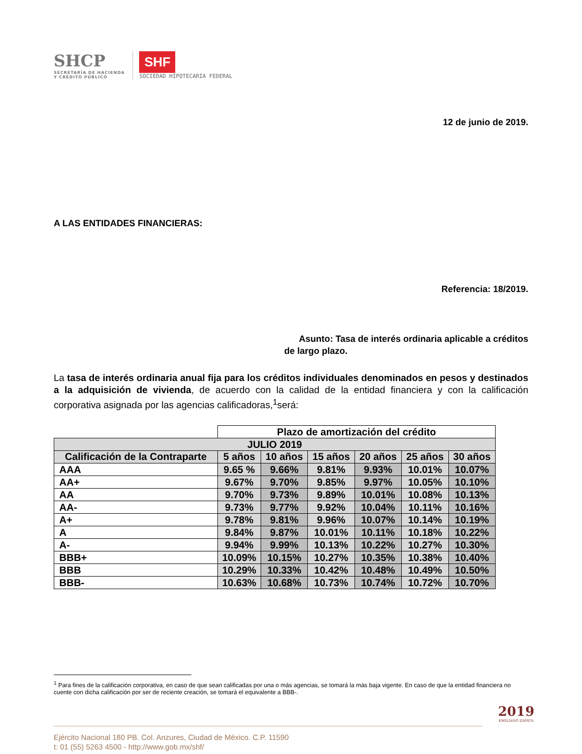SHCP
SECRETARÍA DE HACIENDA
Y CRÉDITO PÚBLICO
SHF
SOCIEDAD HIPOTECARIA FEDERAL
12 de junio de 2019.
A LAS ENTIDADES FINANCIERAS:
Referencia: 18/2019.
Asunto: Tasa de interés ordinaria aplicable a créditos
de largo plazo.
La tasa de interés ordinaria anual fija para los créditos individuales denominados en pesos y destinados a la adquisición de vivienda, de acuerdo con la calidad de la entidad financiera y con la calificación corporativa asignada por las agencias calificadoras,<sup>1</sup>será:
| | Plazo de amortización del crédito | | | | | |
| JULIO 2019 | | | | | | |
| Calificación de la Contraparte | 5 años | 10 años | 15 años | 20 años | 25 años | 30 años |
| AAA | 9.65 % | 9.66% | 9.81% | 9.93% | 10.01% | 10.07% |
| AA+ | 9.67% | 9.70% | 9.85% | 9.97% | 10.05% | 10.10% |
| AA | 9.70% | 9.73% | 9.89% | 10.01% | 10.08% | 10.13% |
| AA- | 9.73% | 9.77% | 9.92% | 10.04% | 10.11% | 10.16% |
| A+ | 9.78% | 9.81% | 9.96% | 10.07% | 10.14% | 10.19% |
| A | 9.84% | 9.87% | 10.01% | 10.11% | 10.18% | 10.22% |
| A- | 9.94% | 9.99% | 10.13% | 10.22% | 10.27% | 10.30% |
| BBB+ | 10.09% | 10.15% | 10.27% | 10.35% | 10.38% | 10.40% |
| BBB | 10.29% | 10.33% | 10.42% | 10.48% | 10.49% | 10.50% |
| BBB- | 10.63% | 10.68% | 10.73% | 10.74% | 10.72% | 10.70% |
<sup>1</sup> Para fines de la calificación corporativa, en caso de que sean calificadas por una o más agencias, se tomará la más baja vigente. En caso de que la entidad financiera no cuente con dicha calificación por ser de reciente creación, se tomará el equivalente a BBB-.
Ejército Nacional 180 PB. Col. Anzures, Ciudad de México. C.P. 11590
t: 01 (55) 5263 4500 - http://www.gob.mx/shf/
2019
EMILIANO ZAPATA